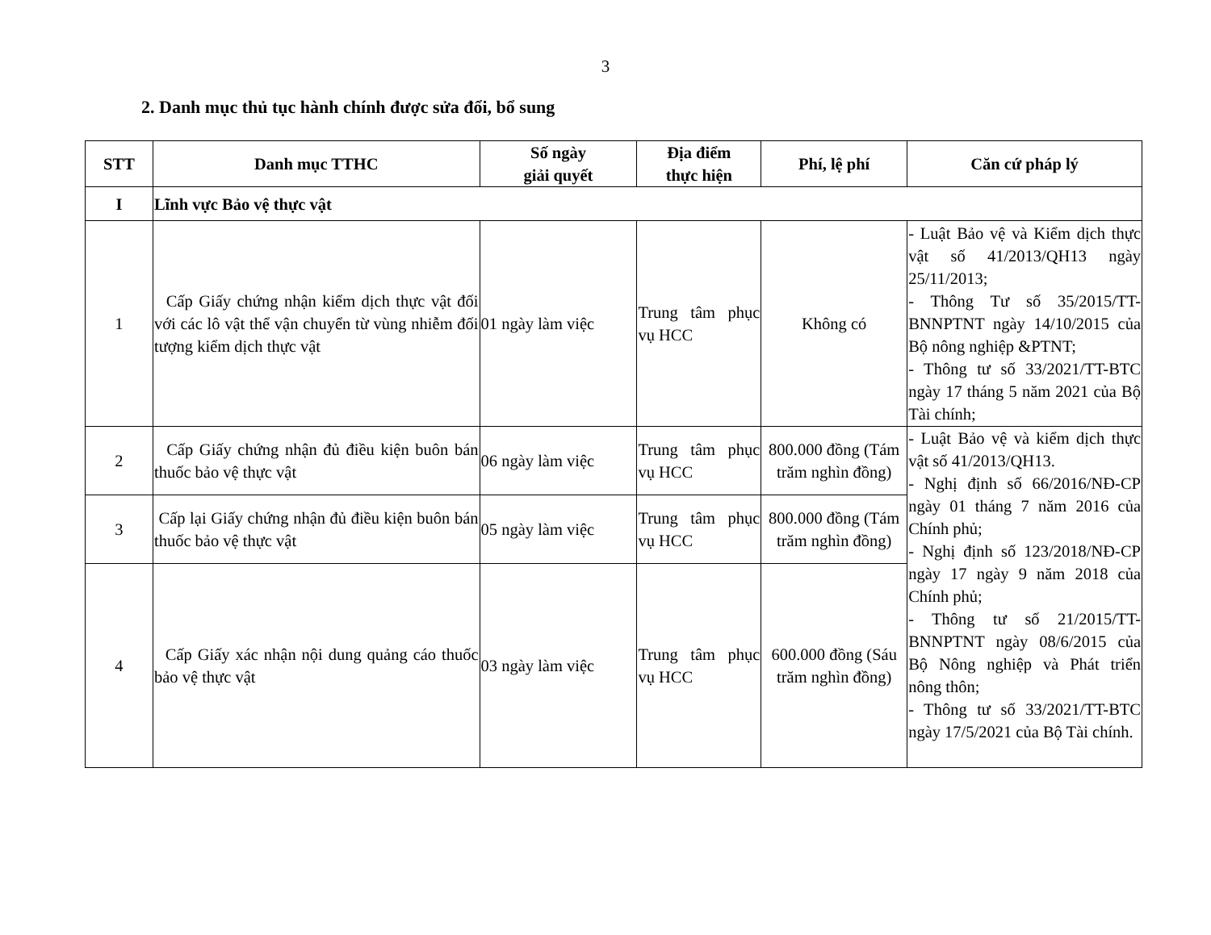3
2. Danh mục thủ tục hành chính được sửa đổi, bổ sung
| STT | Danh mục TTHC | Số ngày giải quyết | Địa điểm thực hiện | Phí, lệ phí | Căn cứ pháp lý |
| --- | --- | --- | --- | --- | --- |
| I | Lĩnh vực Bảo vệ thực vật | | | | |
| 1 | Cấp Giấy chứng nhận kiểm dịch thực vật đối với các lô vật thể vận chuyển từ vùng nhiễm đối tượng kiểm dịch thực vật | 01 ngày làm việc | Trung tâm phục vụ HCC | Không có | - Luật Bảo vệ và Kiểm dịch thực vật số 41/2013/QH13 ngày 25/11/2013; - Thông Tư số 35/2015/TT-BNNPTNT ngày 14/10/2015 của Bộ nông nghiệp &PTNT; - Thông tư số 33/2021/TT-BTC ngày 17 tháng 5 năm 2021 của Bộ Tài chính; |
| 2 | Cấp Giấy chứng nhận đủ điều kiện buôn bán thuốc bảo vệ thực vật | 06 ngày làm việc | Trung tâm phục vụ HCC | 800.000 đồng (Tám trăm nghìn đồng) | - Luật Bảo vệ và kiểm dịch thực vật số 41/2013/QH13. - Nghị định số 66/2016/NĐ-CP ngày 01 tháng 7 năm 2016 của Chính phủ; - Nghị định số 123/2018/NĐ-CP ngày 17 ngày 9 năm 2018 của Chính phủ; - Thông tư số 21/2015/TT-BNNPTNT ngày 08/6/2015 của Bộ Nông nghiệp và Phát triển nông thôn; - Thông tư số 33/2021/TT-BTC ngày 17/5/2021 của Bộ Tài chính. |
| 3 | Cấp lại Giấy chứng nhận đủ điều kiện buôn bán thuốc bảo vệ thực vật | 05 ngày làm việc | Trung tâm phục vụ HCC | 800.000 đồng (Tám trăm nghìn đồng) | |
| 4 | Cấp Giấy xác nhận nội dung quảng cáo thuốc bảo vệ thực vật | 03 ngày làm việc | Trung tâm phục vụ HCC | 600.000 đồng (Sáu trăm nghìn đồng) | |